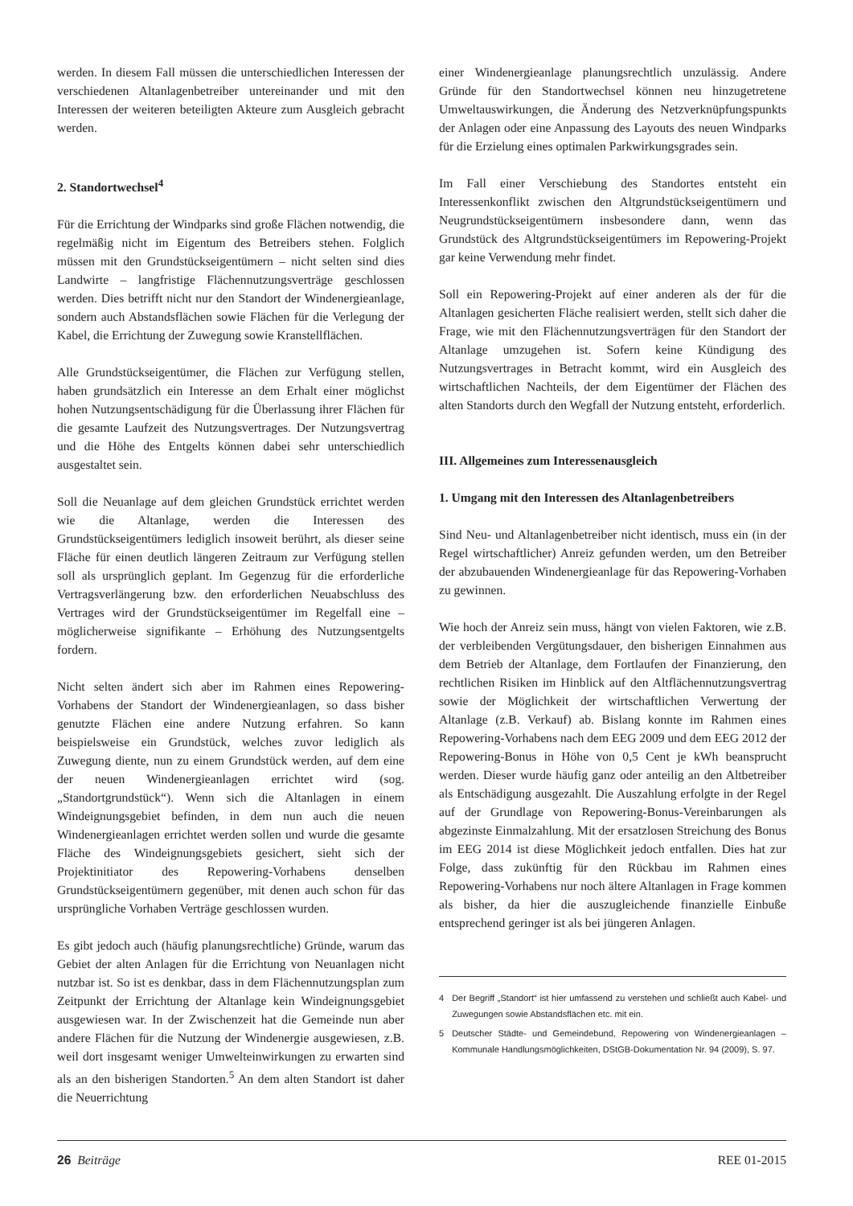werden. In diesem Fall müssen die unterschiedlichen Interessen der verschiedenen Altanlagenbetreiber untereinander und mit den Interessen der weiteren beteiligten Akteure zum Ausgleich gebracht werden.
2. Standortwechsel<sup>4</sup>
Für die Errichtung der Windparks sind große Flächen notwendig, die regelmäßig nicht im Eigentum des Betreibers stehen. Folglich müssen mit den Grundstückseigentümern – nicht selten sind dies Landwirte – langfristige Flächennutzungsverträge geschlossen werden. Dies betrifft nicht nur den Standort der Windenergieanlage, sondern auch Abstandsflächen sowie Flächen für die Verlegung der Kabel, die Errichtung der Zuwegung sowie Kranstellflächen.
Alle Grundstückseigentümer, die Flächen zur Verfügung stellen, haben grundsätzlich ein Interesse an dem Erhalt einer möglichst hohen Nutzungsentschädigung für die Überlassung ihrer Flächen für die gesamte Laufzeit des Nutzungsvertrages. Der Nutzungsvertrag und die Höhe des Entgelts können dabei sehr unterschiedlich ausgestaltet sein.
Soll die Neuanlage auf dem gleichen Grundstück errichtet werden wie die Altanlage, werden die Interessen des Grundstückseigentümers lediglich insoweit berührt, als dieser seine Fläche für einen deutlich längeren Zeitraum zur Verfügung stellen soll als ursprünglich geplant. Im Gegenzug für die erforderliche Vertragsverlängerung bzw. den erforderlichen Neuabschluss des Vertrages wird der Grundstückseigentümer im Regelfall eine – möglicherweise signifikante – Erhöhung des Nutzungsentgelts fordern.
Nicht selten ändert sich aber im Rahmen eines Repowering-Vorhabens der Standort der Windenergieanlagen, so dass bisher genutzte Flächen eine andere Nutzung erfahren. So kann beispielsweise ein Grundstück, welches zuvor lediglich als Zuwegung diente, nun zu einem Grundstück werden, auf dem eine der neuen Windenergieanlagen errichtet wird (sog. „Standortgrundstück“). Wenn sich die Altanlagen in einem Windeignungsgebiet befinden, in dem nun auch die neuen Windenergieanlagen errichtet werden sollen und wurde die gesamte Fläche des Windeignungsgebiets gesichert, sieht sich der Projektinitiator des Repowering-Vorhabens denselben Grundstückseigentümern gegenüber, mit denen auch schon für das ursprüngliche Vorhaben Verträge geschlossen wurden.
Es gibt jedoch auch (häufig planungsrechtliche) Gründe, warum das Gebiet der alten Anlagen für die Errichtung von Neuanlagen nicht nutzbar ist. So ist es denkbar, dass in dem Flächennutzungsplan zum Zeitpunkt der Errichtung der Altanlage kein Windeignungsgebiet ausgewiesen war. In der Zwischenzeit hat die Gemeinde nun aber andere Flächen für die Nutzung der Windenergie ausgewiesen, z.B. weil dort insgesamt weniger Umwelteinwirkungen zu erwarten sind als an den bisherigen Standorten.<sup>5</sup> An dem alten Standort ist daher die Neuerrichtung
einer Windenergieanlage planungsrechtlich unzulässig. Andere Gründe für den Standortwechsel können neu hinzugetretene Umweltauswirkungen, die Änderung des Netzverknüpfungspunkts der Anlagen oder eine Anpassung des Layouts des neuen Windparks für die Erzielung eines optimalen Parkwirkungsgrades sein.
Im Fall einer Verschiebung des Standortes entsteht ein Interessenkonflikt zwischen den Altgrundstückseigentümern und Neugrundstückseigentümern insbesondere dann, wenn das Grundstück des Altgrundstückseigentümers im Repowering-Projekt gar keine Verwendung mehr findet.
Soll ein Repowering-Projekt auf einer anderen als der für die Altanlagen gesicherten Fläche realisiert werden, stellt sich daher die Frage, wie mit den Flächennutzungsverträgen für den Standort der Altanlage umzugehen ist. Sofern keine Kündigung des Nutzungsvertrages in Betracht kommt, wird ein Ausgleich des wirtschaftlichen Nachteils, der dem Eigentümer der Flächen des alten Standorts durch den Wegfall der Nutzung entsteht, erforderlich.
III. Allgemeines zum Interessenausgleich
1. Umgang mit den Interessen des Altanlagenbetreibers
Sind Neu- und Altanlagenbetreiber nicht identisch, muss ein (in der Regel wirtschaftlicher) Anreiz gefunden werden, um den Betreiber der abzubauenden Windenergieanlage für das Repowering-Vorhaben zu gewinnen.
Wie hoch der Anreiz sein muss, hängt von vielen Faktoren, wie z.B. der verbleibenden Vergütungsdauer, den bisherigen Einnahmen aus dem Betrieb der Altanlage, dem Fortlaufen der Finanzierung, den rechtlichen Risiken im Hinblick auf den Altflächennutzungsvertrag sowie der Möglichkeit der wirtschaftlichen Verwertung der Altanlage (z.B. Verkauf) ab. Bislang konnte im Rahmen eines Repowering-Vorhabens nach dem EEG 2009 und dem EEG 2012 der Repowering-Bonus in Höhe von 0,5 Cent je kWh beansprucht werden. Dieser wurde häufig ganz oder anteilig an den Altbetreiber als Entschädigung ausgezahlt. Die Auszahlung erfolgte in der Regel auf der Grundlage von Repowering-Bonus-Vereinbarungen als abgezinste Einmalzahlung. Mit der ersatzlosen Streichung des Bonus im EEG 2014 ist diese Möglichkeit jedoch entfallen. Dies hat zur Folge, dass zukünftig für den Rückbau im Rahmen eines Repowering-Vorhabens nur noch ältere Altanlagen in Frage kommen als bisher, da hier die auszugleichende finanzielle Einbuße entsprechend geringer ist als bei jüngeren Anlagen.
4 Der Begriff „Standort“ ist hier umfassend zu verstehen und schließt auch Kabel- und Zuwegungen sowie Abstandsflächen etc. mit ein.
5 Deutscher Städte- und Gemeindebund, Repowering von Windenergieanlagen – Kommunale Handlungsmöglichkeiten, DStGB-Dokumentation Nr. 94 (2009), S. 97.
26 Beiträge REE 01-2015